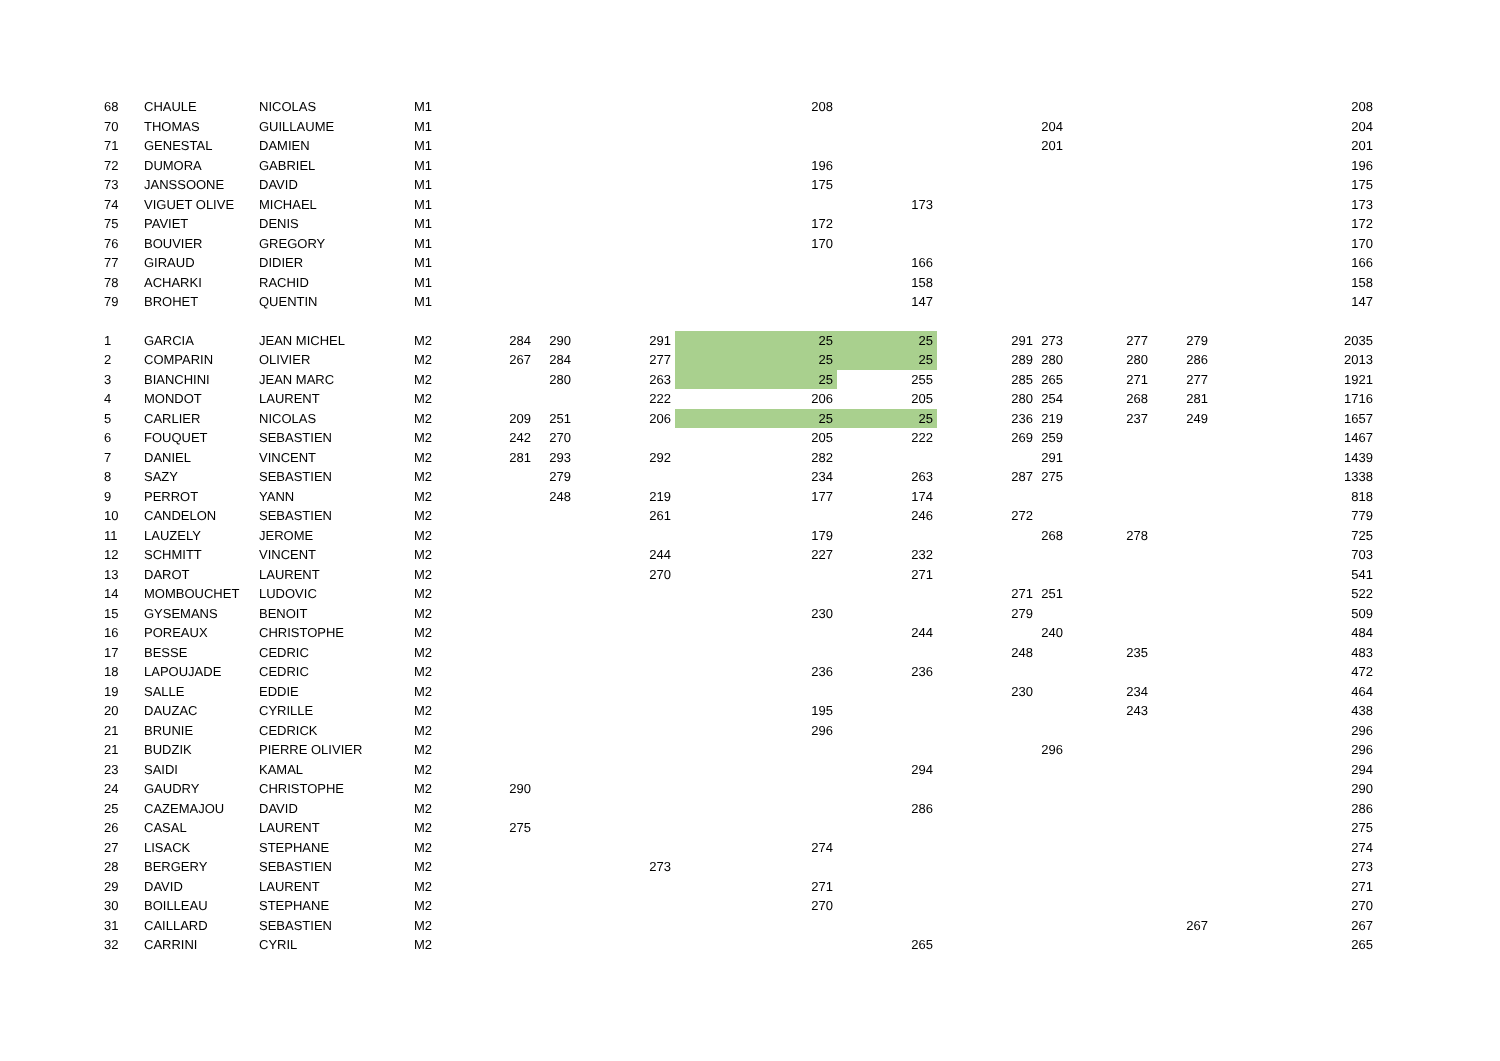| 68 | CHAULE | NICOLAS | M1 | | | | 208 | | | | | | 208 |
| 70 | THOMAS | GUILLAUME | M1 | | | | | | | 204 | | | 204 |
| 71 | GENESTAL | DAMIEN | M1 | | | | | | | 201 | | | 201 |
| 72 | DUMORA | GABRIEL | M1 | | | | 196 | | | | | | 196 |
| 73 | JANSSOONE | DAVID | M1 | | | | 175 | | | | | | 175 |
| 74 | VIGUET OLIVE | MICHAEL | M1 | | | | | 173 | | | | | 173 |
| 75 | PAVIET | DENIS | M1 | | | | 172 | | | | | | 172 |
| 76 | BOUVIER | GREGORY | M1 | | | | 170 | | | | | | 170 |
| 77 | GIRAUD | DIDIER | M1 | | | | | 166 | | | | | 166 |
| 78 | ACHARKI | RACHID | M1 | | | | | 158 | | | | | 158 |
| 79 | BROHET | QUENTIN | M1 | | | | | 147 | | | | | 147 |
| 1 | GARCIA | JEAN MICHEL | M2 | 284 | 290 | 291 | 25 | 25 | 291 | 273 | 277 | 279 | 2035 |
| 2 | COMPARIN | OLIVIER | M2 | 267 | 284 | 277 | 25 | 25 | 289 | 280 | 280 | 286 | 2013 |
| 3 | BIANCHINI | JEAN MARC | M2 | | 280 | 263 | 25 | 255 | 285 | 265 | 271 | 277 | 1921 |
| 4 | MONDOT | LAURENT | M2 | | | 222 | 206 | 205 | 280 | 254 | 268 | 281 | 1716 |
| 5 | CARLIER | NICOLAS | M2 | 209 | 251 | 206 | 25 | 25 | 236 | 219 | 237 | 249 | 1657 |
| 6 | FOUQUET | SEBASTIEN | M2 | 242 | 270 | | 205 | 222 | 269 | 259 | | | 1467 |
| 7 | DANIEL | VINCENT | M2 | 281 | 293 | 292 | 282 | | | 291 | | | 1439 |
| 8 | SAZY | SEBASTIEN | M2 | | 279 | | 234 | 263 | 287 | 275 | | | 1338 |
| 9 | PERROT | YANN | M2 | | 248 | 219 | 177 | 174 | | | | | 818 |
| 10 | CANDELON | SEBASTIEN | M2 | | | 261 | | 246 | 272 | | | | 779 |
| 11 | LAUZELY | JEROME | M2 | | | | 179 | | | 268 | 278 | | 725 |
| 12 | SCHMITT | VINCENT | M2 | | | 244 | 227 | 232 | | | | | 703 |
| 13 | DAROT | LAURENT | M2 | | | 270 | | 271 | | | | | 541 |
| 14 | MOMBOUCHET | LUDOVIC | M2 | | | | | | 271 | 251 | | | 522 |
| 15 | GYSEMANS | BENOIT | M2 | | | | 230 | | 279 | | | | 509 |
| 16 | POREAUX | CHRISTOPHE | M2 | | | | | 244 | | 240 | | | 484 |
| 17 | BESSE | CEDRIC | M2 | | | | | | 248 | | 235 | | 483 |
| 18 | LAPOUJADE | CEDRIC | M2 | | | | 236 | 236 | | | | | 472 |
| 19 | SALLE | EDDIE | M2 | | | | | | 230 | | 234 | | 464 |
| 20 | DAUZAC | CYRILLE | M2 | | | | 195 | | | | 243 | | 438 |
| 21 | BRUNIE | CEDRICK | M2 | | | | 296 | | | | | | 296 |
| 21 | BUDZIK | PIERRE OLIVIER | M2 | | | | | | | 296 | | | 296 |
| 23 | SAIDI | KAMAL | M2 | | | | | 294 | | | | | 294 |
| 24 | GAUDRY | CHRISTOPHE | M2 | 290 | | | | | | | | | 290 |
| 25 | CAZEMAJOU | DAVID | M2 | | | | | 286 | | | | | 286 |
| 26 | CASAL | LAURENT | M2 | 275 | | | | | | | | | 275 |
| 27 | LISACK | STEPHANE | M2 | | | | 274 | | | | | | 274 |
| 28 | BERGERY | SEBASTIEN | M2 | | | 273 | | | | | | | 273 |
| 29 | DAVID | LAURENT | M2 | | | | 271 | | | | | | 271 |
| 30 | BOILLEAU | STEPHANE | M2 | | | | 270 | | | | | | 270 |
| 31 | CAILLARD | SEBASTIEN | M2 | | | | | | | | | 267 | 267 |
| 32 | CARRINI | CYRIL | M2 | | | | | 265 | | | | | 265 |